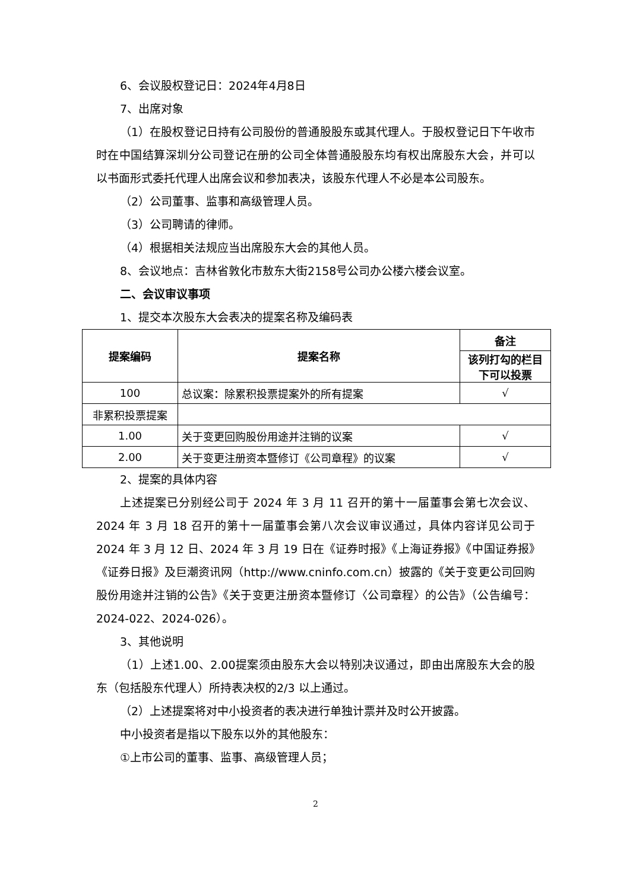6、会议股权登记日：2024年4月8日
7、出席对象
（1）在股权登记日持有公司股份的普通股股东或其代理人。于股权登记日下午收市时在中国结算深圳分公司登记在册的公司全体普通股股东均有权出席股东大会，并可以以书面形式委托代理人出席会议和参加表决，该股东代理人不必是本公司股东。
（2）公司董事、监事和高级管理人员。
（3）公司聘请的律师。
（4）根据相关法规应当出席股东大会的其他人员。
8、会议地点：吉林省敦化市敖东大街2158号公司办公楼六楼会议室。
二、会议审议事项
1、提交本次股东大会表决的提案名称及编码表
| 提案编码 | 提案名称 | 备注 |
| --- | --- | --- |
| | | 该列打勾的栏目下可以投票 |
| 100 | 总议案：除累积投票提案外的所有提案 | √ |
| 非累积投票提案 | | |
| 1.00 | 关于变更回购股份用途并注销的议案 | √ |
| 2.00 | 关于变更注册资本暨修订《公司章程》的议案 | √ |
2、提案的具体内容
上述提案已分别经公司于 2024 年 3 月 11 召开的第十一届董事会第七次会议、2024 年 3 月 18 召开的第十一届董事会第八次会议审议通过，具体内容详见公司于 2024 年 3 月 12 日、2024 年 3 月 19 日在《证券时报》《上海证券报》《中国证券报》《证券日报》及巨潮资讯网（http://www.cninfo.com.cn）披露的《关于变更公司回购股份用途并注销的公告》《关于变更注册资本暨修订〈公司章程〉的公告》（公告编号：2024-022、2024-026）。
3、其他说明
（1）上述1.00、2.00提案须由股东大会以特别决议通过，即由出席股东大会的股东（包括股东代理人）所持表决权的2/3 以上通过。
（2）上述提案将对中小投资者的表决进行单独计票并及时公开披露。
中小投资者是指以下股东以外的其他股东：
①上市公司的董事、监事、高级管理人员；
2